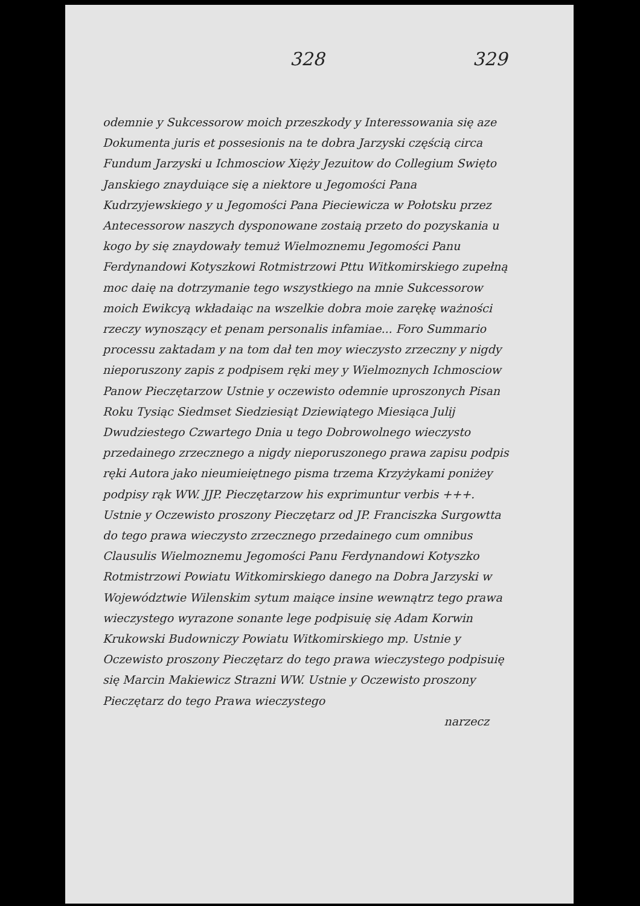328 329
odemnie y Sukcessorow moich przeszkody y Interessowania się aze Dokumenta juris et possesionis na te dobra Jarzyski częścią circa Fundum Jarzyski u Ichmosciow Xięży Jezuitow do Collegium Swięto Janskiego znayduiące się a niektore u Jegomości Pana Kudrzyjewskiego y u Jegomości Pana Pieciewicza w Połotsku przez Antecessorow naszych dysponowane zostaią przeto do pozyskania u kogo by się znaydowały temuż Wielmoznemu Jegomości Panu Ferdynandowi Kotyszkowi Rotmistrzowi Pttu Witkomirskiego zupełną moc daię na dotrzymanie tego wszystkiego na mnie Sukcessorow moich Ewikcyą wkładaiąc na wszelkie dobra moie zarękę ważności rzeczy wynoszący et penam personalis infamiae... Foro Summario processu zaktadam y na tom dał ten moy wieczysto zrzeczny y nigdy nieporuszony zapis z podpisem ręki mey y Wielmoznych Ichmosciow Panow Pieczętarzow Ustnie y oczewisto odemnie uproszonych Pisan Roku Tysiąc Siedmset Siedziesiąt Dziewiątego Miesiąca Julij Dwudziestego Czwartego Dnia u tego Dobrowolnego wieczysto przedainego zrzecznego a nigdy nieporuszonego prawa zapisu podpis ręki Autora jako nieumieiętnego pisma trzema Krzyżykami poniżey podpisy rąk WW. JJP. Pieczętarzow his exprimuntur verbis +++. Ustnie y Oczewisto proszony Pieczętarz od JP. Franciszka Surgowtta do tego prawa wieczysto zrzecznego przedainego cum omnibus Clausulis Wielmoznemu Jegomości Panu Ferdynandowi Kotyszko Rotmistrzowi Powiatu Witkomirskiego danego na Dobra Jarzyski w Województwie Wilenskim sytum maiące insine wewnątrz tego prawa wieczystego wyrazone sonante lege podpisuię się Adam Korwin Krukowski Budowniczy Powiatu Witkomirskiego mp. Ustnie y Oczewisto proszony Pieczętarz do tego prawa wieczystego podpisuię się Marcin Makiewicz Strazni WW. Ustnie y Oczewisto proszony Pieczętarz do tego Prawa wieczystego
narzecz